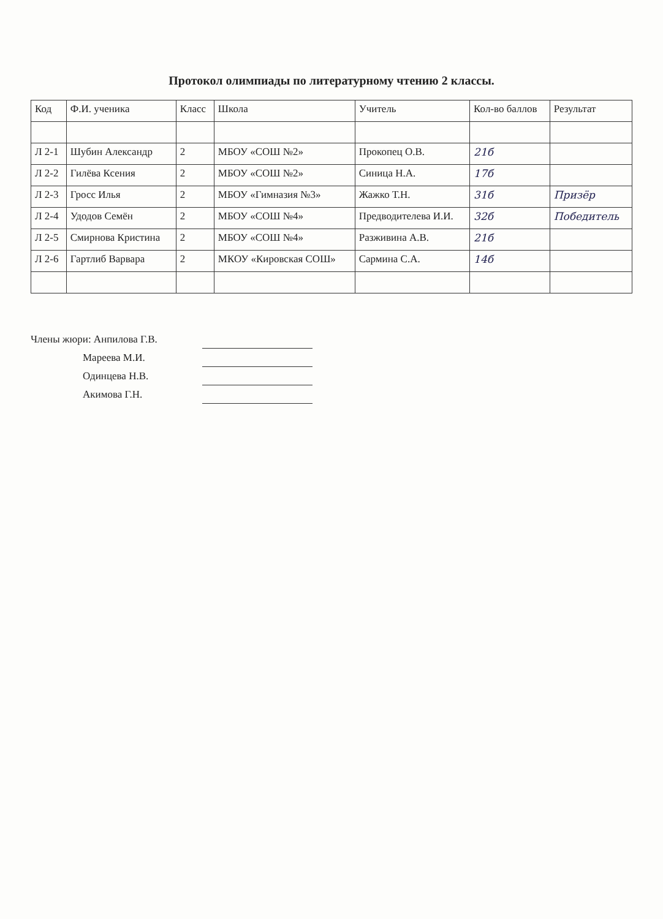Протокол олимпиады по литературному чтению 2 классы.
| Код | Ф.И. ученика | Класс | Школа | Учитель | Кол-во баллов | Результат |
| --- | --- | --- | --- | --- | --- | --- |
| Л 2-1 | Шубин Александр | 2 | МБОУ «СОШ №2» | Прокопец О.В. | 21б | |
| Л 2-2 | Гилёва Ксения | 2 | МБОУ «СОШ №2» | Синица Н.А. | 17б | |
| Л 2-3 | Гросс Илья | 2 | МБОУ «Гимназия №3» | Жажко Т.Н. | 31б | Призёр |
| Л 2-4 | Удодов Семён | 2 | МБОУ «СОШ №4» | Предводителева И.И. | 32б | Победитель |
| Л 2-5 | Смирнова Кристина | 2 | МБОУ «СОШ №4» | Разживина А.В. | 21б | |
| Л 2-6 | Гартлиб Варвара | 2 | МКОУ «Кировская СОШ» | Сармина С.А. | 14б | |
Члены жюри: Анпилова Г.В.
Мареева М.И.
Одинцева Н.В.
Акимова Г.Н.